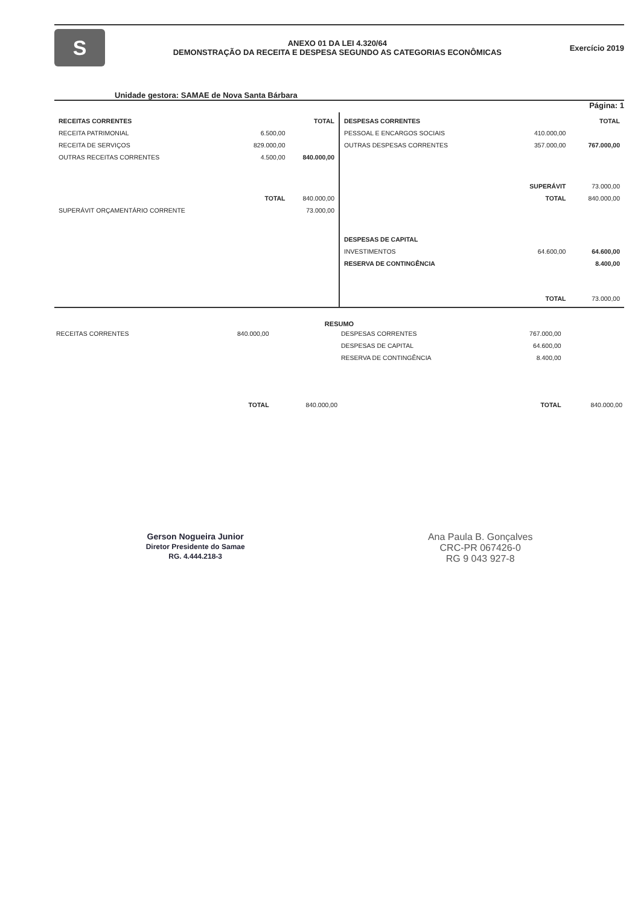S
ANEXO 01 DA LEI 4.320/64
DEMONSTRAÇÃO DA RECEITA E DESPESA SEGUNDO AS CATEGORIAS ECONÔMICAS
Exercício 2019
Unidade gestora: SAMAE de Nova Santa Bárbara
Página: 1
| RECEITAS CORRENTES | | TOTAL |
| --- | --- | --- |
| RECEITA PATRIMONIAL | 6.500,00 | |
| RECEITA DE SERVIÇOS | 829.000,00 | |
| OUTRAS RECEITAS CORRENTES | 4.500,00 | 840.000,00 |
| | TOTAL | 840.000,00 |
| SUPERÁVIT ORÇAMENTÁRIO CORRENTE | | 73.000,00 |
| DESPESAS CORRENTES | | TOTAL |
| --- | --- | --- |
| PESSOAL E ENCARGOS SOCIAIS | 410.000,00 | |
| OUTRAS DESPESAS CORRENTES | 357.000,00 | 767.000,00 |
| | SUPERÁVIT | 73.000,00 |
| | TOTAL | 840.000,00 |
| DESPESAS DE CAPITAL | | |
| INVESTIMENTOS | 64.600,00 | 64.600,00 |
| RESERVA DE CONTINGÊNCIA | | 8.400,00 |
| | TOTAL | 73.000,00 |
RESUMO
| RECEITAS CORRENTES | 840.000,00 | |
| | TOTAL | 840.000,00 |
| DESPESAS CORRENTES | 767.000,00 | |
| DESPESAS DE CAPITAL | 64.600,00 | |
| RESERVA DE CONTINGÊNCIA | 8.400,00 | |
| | TOTAL | 840.000,00 |
Gerson Nogueira Junior
Diretor Presidente do Samae
RG. 4.444.218-3
Ana Paula B. Gonçalves
CRC-PR 067426-0
RG 9 043 927-8